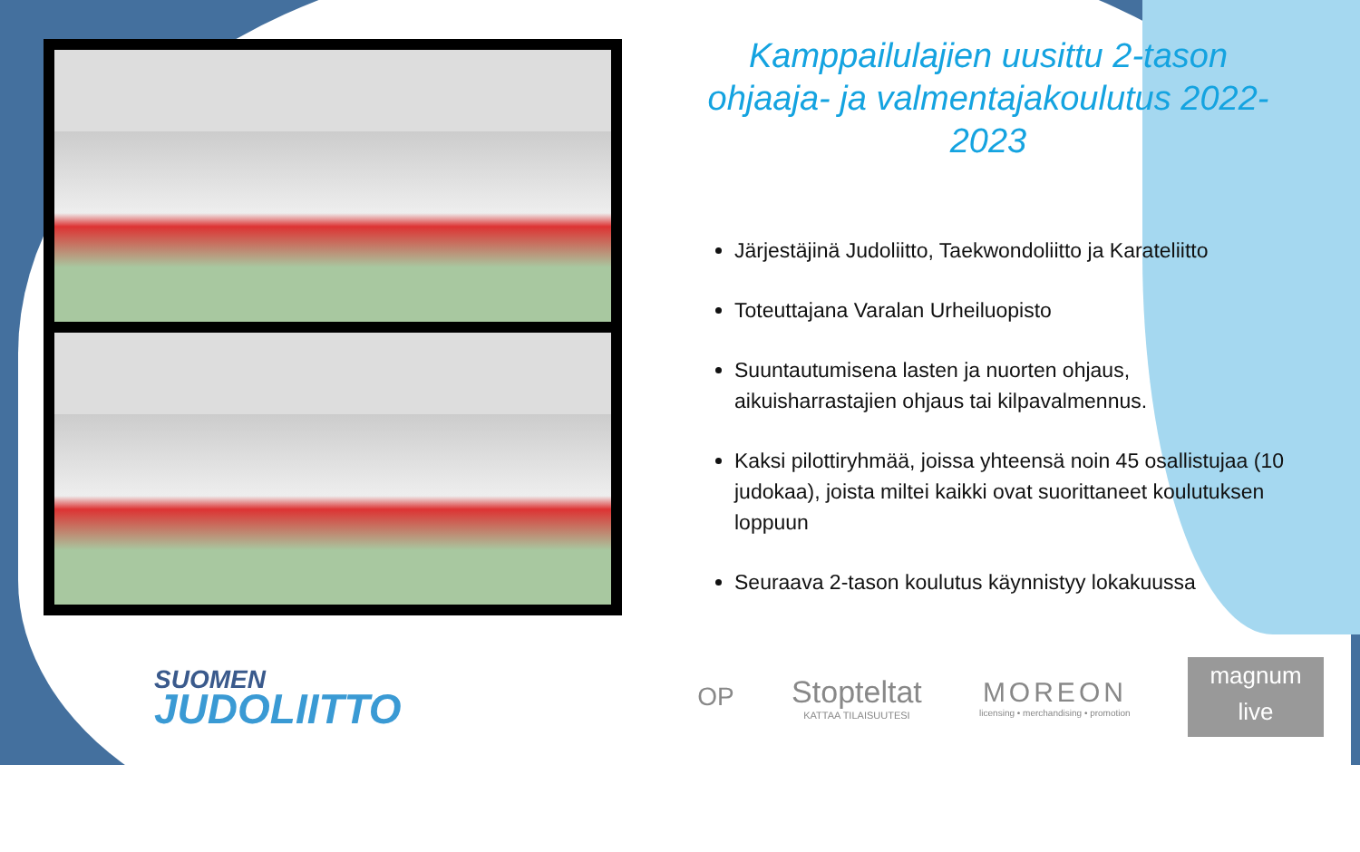Kamppailulajien uusittu 2-tason ohjaaja- ja valmentajakoulutus 2022-2023
Järjestäjinä Judoliitto, Taekwondoliitto ja Karateliitto
Toteuttajana Varalan Urheiluopisto
Suuntautumisena lasten ja nuorten ohjaus, aikuisharrastajien ohjaus tai kilpavalmennus.
Kaksi pilottiryhmää, joissa yhteensä noin 45 osallistujaa (10 judokaa), joista miltei kaikki ovat suorittaneet koulutuksen loppuun
Seuraava 2-tason koulutus käynnistyy lokakuussa
SUOMEN
JUDOLIITTO
OP
Stopteltat
KATTAA TILAISUUTESI
MOREON
licensing • merchandising • promotion
magnum
live